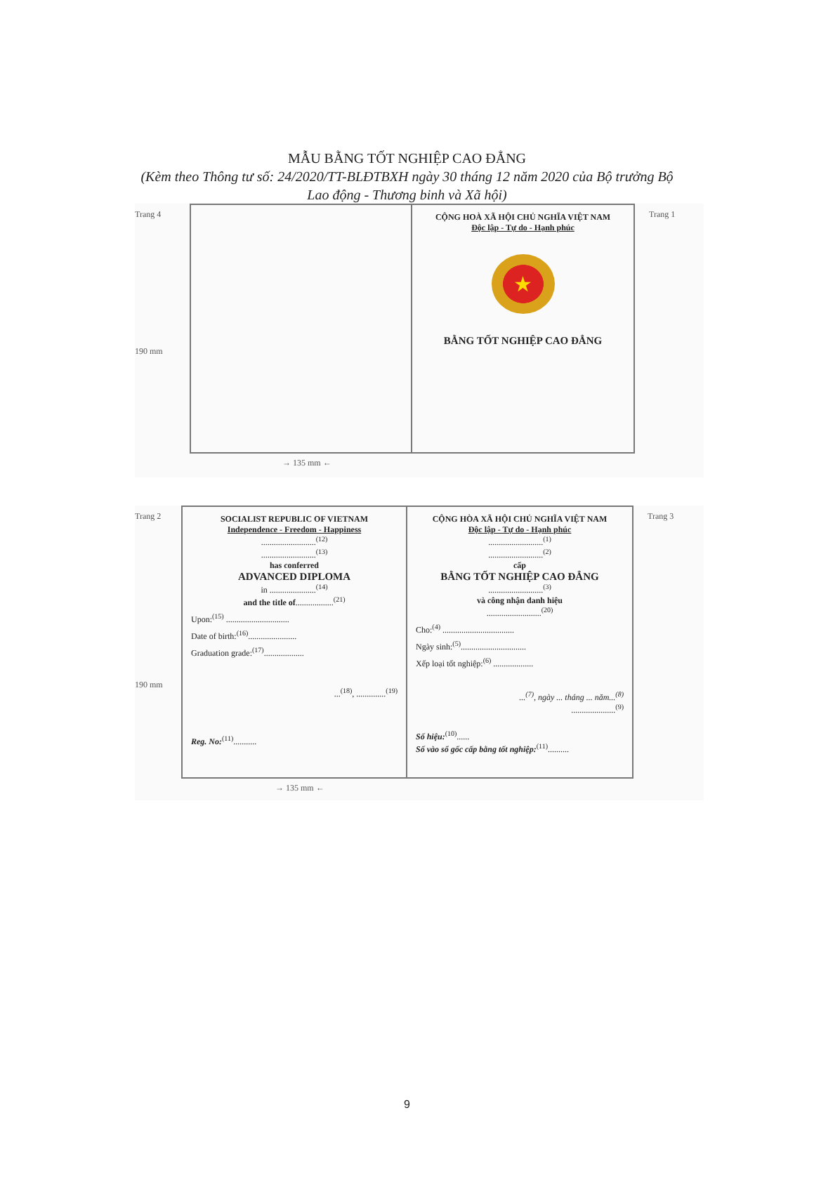MẪU BẰNG TỐT NGHIỆP CAO ĐẲNG
(Kèm theo Thông tư số: 24/2020/TT-BLĐTBXH ngày 30 tháng 12 năm 2020 của Bộ trưởng Bộ Lao động - Thương binh và Xã hội)
Trang 4
190 mm
CỘNG HOÀ XÃ HỘI CHỦ NGHĨA VIỆT NAM
Độc lập - Tự do - Hạnh phúc
★
BẰNG TỐT NGHIỆP CAO ĐẲNG
Trang 1
→ 135 mm ←
Trang 2
190 mm
SOCIALIST REPUBLIC OF VIETNAM
Independence - Freedom - Happiness
..........................<sup>(12)</sup>
..........................<sup>(13)</sup>
has conferred
ADVANCED DIPLOMA
in ......................<sup>(14)</sup>
and the title of..................<sup>(21)</sup>
Upon:<sup>(15)</sup> ..............................
Date of birth:<sup>(16)</sup>.......................
Graduation grade:<sup>(17)</sup>...................
...<sup>(18)</sup>, ..............<sup>(19)</sup>
Reg. No:<sup>(11)</sup>...........
CỘNG HÒA XÃ HỘI CHỦ NGHĨA VIỆT NAM
Độc lập - Tự do - Hạnh phúc
..........................<sup>(1)</sup>
..........................<sup>(2)</sup>
cấp
BẰNG TỐT NGHIỆP CAO ĐẲNG
..........................<sup>(3)</sup>
và công nhận danh hiệu
..........................<sup>(20)</sup>
Cho:<sup>(4)</sup> ..................................
Ngày sinh:<sup>(5)</sup>...............................
Xếp loại tốt nghiệp:<sup>(6)</sup> ...................
...<sup>(7)</sup>, ngày ... tháng ... năm...<sup>(8)</sup>
.....................<sup>(9)</sup>
Số hiệu:<sup>(10)</sup>......
Số vào sổ gốc cấp bằng tốt nghiệp:<sup>(11)</sup>..........
Trang 3
→ 135 mm ←
9